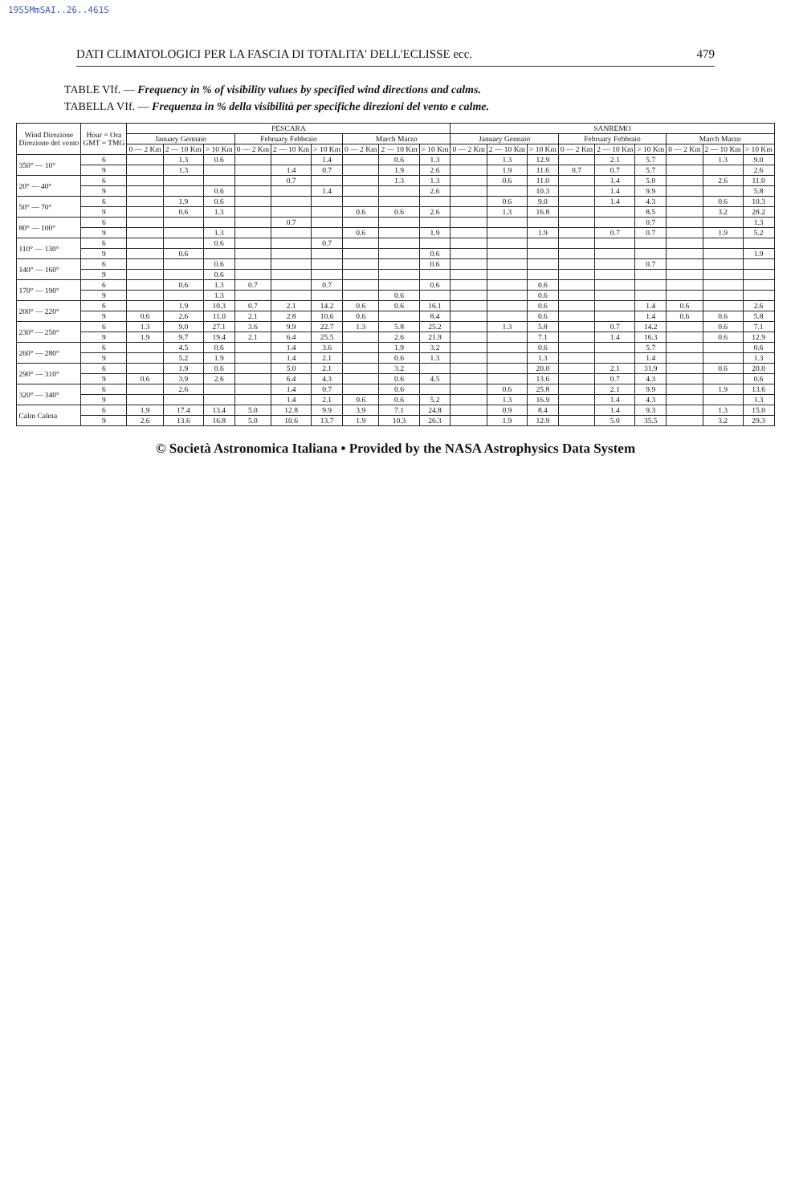1955MmSAI..26..461S
DATI CLIMATOLOGICI PER LA FASCIA DI TOTALITA' DELL'ECLISSE ecc. 479
TABLE VIf. — Frequency in % of visibility values by specified wind directions and calms.
TABELLA VIf. — Frequenza in % della visibilità per specifiche direzioni del vento e calme.
| Wind Direzione Direzione del vento | Hour = Ora GMT = TMG | PESCARA | | | | | | | | | SANREMO | | | | | | | | |
| --- | --- | --- | --- | --- | --- | --- | --- | --- | --- | --- | --- | --- | --- | --- | --- | --- | --- | --- | --- |
| | | January Gennaio | | | February Febbraio | | | March Marzo | | | January Gennaio | | | February Febbraio | | | March Marzo | | |
| | | 0 — 2 Km | 2 — 10 Km | > 10 Km | 0 — 2 Km | 2 — 10 Km | > 10 Km | 0 — 2 Km | 2 — 10 Km | > 10 Km | 0 — 2 Km | 2 — 10 Km | > 10 Km | 0 — 2 Km | 2 — 10 Km | > 10 Km | 0 — 2 Km | 2 — 10 Km | > 10 Km |
| 350° — 10° | 6 | | 1.3 | 0.6 | | | 1.4 | | 0.6 | 1.3 | | 1.3 | 12.9 | | 2.1 | 5.7 | | 1.3 | 9.0 |
| | 9 | | 1.3 | | | 1.4 | 0.7 | | 1.9 | 2.6 | | 1.9 | 11.6 | 0.7 | 0.7 | 5.7 | | | 2.6 |
| 20° — 40° | 6 | | | | | 0.7 | | | 1.3 | 1.3 | | 0.6 | 11.0 | | 1.4 | 5.0 | | 2.6 | 11.0 |
| | 9 | | | 0.6 | | | 1.4 | | | 2.6 | | | 10.3 | | 1.4 | 9.9 | | | 5.8 |
| 50° — 70° | 6 | | 1.9 | 0.6 | | | | | | | | 0.6 | 9.0 | | 1.4 | 4.3 | | 0.6 | 10.3 |
| | 9 | | 0.6 | 1.3 | | | | 0.6 | 0.6 | 2.6 | | 1.3 | 16.8 | | | 8.5 | | 3.2 | 28.2 |
| 80° — 100° | 6 | | | | | 0.7 | | | | | | | | | | 0.7 | | | 1.3 |
| | 9 | | | 1.3 | | | | 0.6 | | 1.9 | | | 1.9 | | 0.7 | 0.7 | | 1.9 | 5.2 |
| 110° — 130° | 6 | | | 0.6 | | | 0.7 | | | | | | | | | | | | |
| | 9 | | 0.6 | | | | | | | 0.6 | | | | | | | | | 1.9 |
| 140° — 160° | 6 | | | 0.6 | | | | | | 0.6 | | | | | | 0.7 | | | |
| | 9 | | | 0.6 | | | | | | | | | | | | | | | |
| 170° — 190° | 6 | | 0.6 | 1.3 | 0.7 | | 0.7 | | | 0.6 | | | 0.6 | | | | | | |
| | 9 | | | 1.3 | | | | | 0.6 | | | | 0.6 | | | | | | |
| 200° — 220° | 6 | | 1.9 | 10.3 | 0.7 | 2.1 | 14.2 | 0.6 | 0.6 | 16.1 | | | 0.6 | | | 1.4 | 0.6 | | 2.6 |
| | 9 | 0.6 | 2.6 | 11.0 | 2.1 | 2.8 | 10.6 | 0.6 | | 8.4 | | | 0.6 | | | 1.4 | 0.6 | 0.6 | 5.8 |
| 230° — 250° | 6 | 1.3 | 9.0 | 27.1 | 3.6 | 9.9 | 22.7 | 1.3 | 5.8 | 25.2 | | 1.3 | 5.8 | | 0.7 | 14.2 | | 0.6 | 7.1 |
| | 9 | 1.9 | 9.7 | 19.4 | 2.1 | 6.4 | 25.5 | | 2.6 | 21.9 | | | 7.1 | | 1.4 | 16.3 | | 0.6 | 12.9 |
| 260° — 280° | 6 | | 4.5 | 0.6 | | 1.4 | 3.6 | | 1.9 | 3.2 | | | 0.6 | | | 5.7 | | | 0.6 |
| | 9 | | 5.2 | 1.9 | | 1.4 | 2.1 | | 0.6 | 1.3 | | | 1.3 | | | 1.4 | | | 1.3 |
| 290° — 310° | 6 | | 1.9 | 0.6 | | 5.0 | 2.1 | | 3.2 | | | | 20.0 | | 2.1 | 31.9 | | 0.6 | 20.0 |
| | 9 | 0.6 | 3.9 | 2.6 | | 6.4 | 4.3 | | 0.6 | 4.5 | | | 13.6 | | 0.7 | 4.3 | | | 0.6 |
| 320° — 340° | 6 | | 2.6 | | | 1.4 | 0.7 | | 0.6 | | | 0.6 | 25.8 | | 2.1 | 9.9 | | 1.9 | 13.6 |
| | 9 | | | | | 1.4 | 2.1 | 0.6 | 0.6 | 5.2 | | 1.3 | 16.9 | | 1.4 | 4.3 | | | 1.3 |
| Calm Calma | 6 | 1.9 | 17.4 | 13.4 | 5.0 | 12.8 | 9.9 | 3.9 | 7.1 | 24.8 | | 0.9 | 8.4 | | 1.4 | 9.3 | | 1.3 | 15.0 |
| | 9 | 2.6 | 13.6 | 16.8 | 5.0 | 10.6 | 13.7 | 1.9 | 10.3 | 26.3 | | 1.9 | 12.9 | | 5.0 | 35.5 | | 3.2 | 29.3 |
© Società Astronomica Italiana • Provided by the NASA Astrophysics Data System